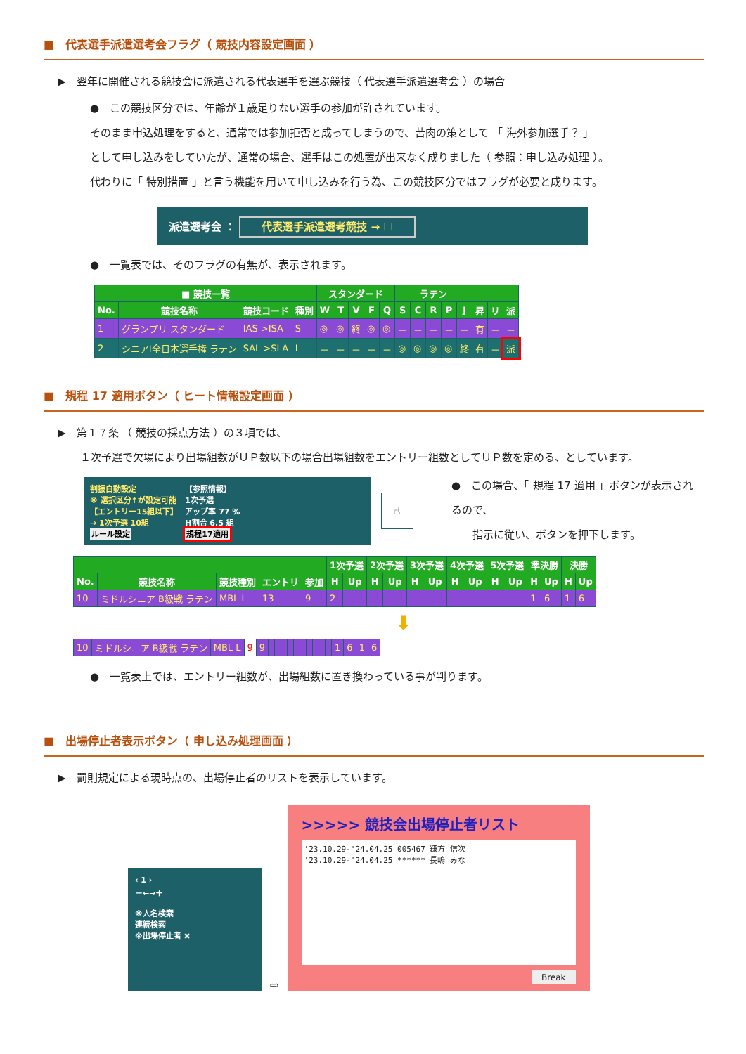■　代表選手派遣選考会フラグ（ 競技内容設定画面 ）
▶　翌年に開催される競技会に派遣される代表選手を選ぶ競技（ 代表選手派遣選考会 ）の場合
●　この競技区分では、年齢が１歳足りない選手の参加が許されています。
そのまま申込処理をすると、通常では参加拒否と成ってしまうので、苦肉の策として 「 海外参加選手？ 」
として申し込みをしていたが、通常の場合、選手はこの処置が出来なく成りました（ 参照：申し込み処理 ）。
代わりに「 特別措置 」と言う機能を用いて申し込みを行う為、この競技区分ではフラグが必要と成ります。
派遣選考会 ： 代表選手派遣選考競技 → ☐
●　一覧表では、そのフラグの有無が、表示されます。
| ■ 競技一覧 | | | | スタンダード | | | | | ラテン | | | | | | | |
| --- | --- | --- | --- | --- | --- | --- | --- | --- | --- | --- | --- | --- | --- | --- | --- | --- |
| No. | 競技名称 | 競技コード | 種別 | W | T | V | F | Q | S | C | R | P | J | 昇 | リ | 派 |
| 1 | グランプリ スタンダード | IAS >ISA | S | ◎ | ◎ | 終 | ◎ | ◎ | － | － | － | － | － | 有 | － | － |
| 2 | シニアⅠ全日本選手権 ラテン | SAL >SLA | L | － | － | － | － | － | ◎ | ◎ | ◎ | ◎ | 終 | 有 | － | 派 |
■　規程 17 適用ボタン（ ヒート情報設定画面 ）
▶　第１７条 （ 競技の採点方法 ）の３項では、
１次予選で欠場により出場組数がＵＰ数以下の場合出場組数をエントリー組数としてＵＰ数を定める、としています。
割振自動設定
※ 選択区分↑が設定可能
【エントリー15組以下】
→ 1次予選 10組
ルール設定
【参照情報】
1次予選
アップ率 77 %
H割合 6.5 組
規程17適用
☝
●　この場合、「 規程 17 適用 」ボタンが表示されるので、
　　指示に従い、ボタンを押下します。
| | | | | | 1次予選 | | 2次予選 | | 3次予選 | | 4次予選 | | 5次予選 | | 準決勝 | | 決勝 | |
| --- | --- | --- | --- | --- | --- | --- | --- | --- | --- | --- | --- | --- | --- | --- | --- | --- | --- | --- |
| No. | 競技名称 | 競技種別 | エントリ | 参加 | H | Up | H | Up | H | Up | H | Up | H | Up | H | Up | H | Up |
| 10 | ミドルシニア B級戦 ラテン | MBL L | 13 | 9 | 2 | | | | | | | | | | 1 | 6 | 1 | 6 |
⬇
| 10 | ミドルシニア B級戦 ラテン | MBL L | 9 | 9 | | | | | | | | | | | 1 | 6 | 1 | 6 |
●　一覧表上では、エントリー組数が、出場組数に置き換わっている事が判ります。
■　出場停止者表示ボタン（ 申し込み処理画面 ）
▶　罰則規定による現時点の、出場停止者のリストを表示しています。
‹ 1 ›
－←→＋
※人名検索
連続検索
※出場停止者 ✖
⇨
>>>>> 競技会出場停止者リスト
'23.10.29-'24.04.25 005467 鎌方 信次
'23.10.29-'24.04.25 ****** 長嶋 みな
Break